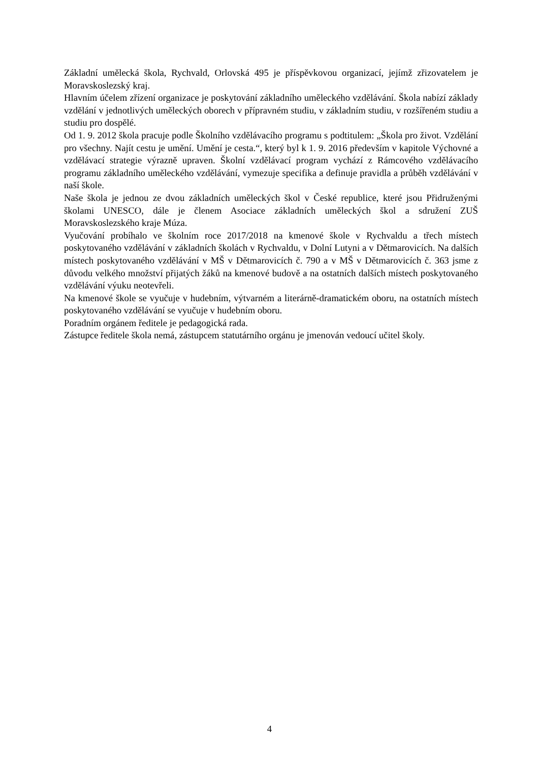Základní umělecká škola, Rychvald, Orlovská 495 je příspěvkovou organizací, jejímž zřizovatelem je Moravskoslezský kraj.
Hlavním účelem zřízení organizace je poskytování základního uměleckého vzdělávání. Škola nabízí základy vzdělání v jednotlivých uměleckých oborech v přípravném studiu, v základním studiu, v rozšířeném studiu a studiu pro dospělé.
Od 1. 9. 2012 škola pracuje podle Školního vzdělávacího programu s podtitulem: „Škola pro život. Vzdělání pro všechny. Najít cestu je umění. Umění je cesta.“, který byl k 1. 9. 2016 především v kapitole Výchovné a vzdělávací strategie výrazně upraven. Školní vzdělávací program vychází z Rámcového vzdělávacího programu základního uměleckého vzdělávání, vymezuje specifika a definuje pravidla a průběh vzdělávání v naší škole.
Naše škola je jednou ze dvou základních uměleckých škol v České republice, které jsou Přidruženými školami UNESCO, dále je členem Asociace základních uměleckých škol a sdružení ZUŠ Moravskoslezského kraje Múza.
Vyučování probíhalo ve školním roce 2017/2018 na kmenové škole v Rychvaldu a třech místech poskytovaného vzdělávání v základních školách v Rychvaldu, v Dolní Lutyni a v Dětmarovicích. Na dalších místech poskytovaného vzdělávání v MŠ v Dětmarovicích č. 790 a v MŠ v Dětmarovicích č. 363 jsme z důvodu velkého množství přijatých žáků na kmenové budově a na ostatních dalších místech poskytovaného vzdělávání výuku neotevřeli.
Na kmenové škole se vyučuje v hudebním, výtvarném a literárně-dramatickém oboru, na ostatních místech poskytovaného vzdělávání se vyučuje v hudebním oboru.
Poradním orgánem ředitele je pedagogická rada.
Zástupce ředitele škola nemá, zástupcem statutárního orgánu je jmenován vedoucí učitel školy.
4